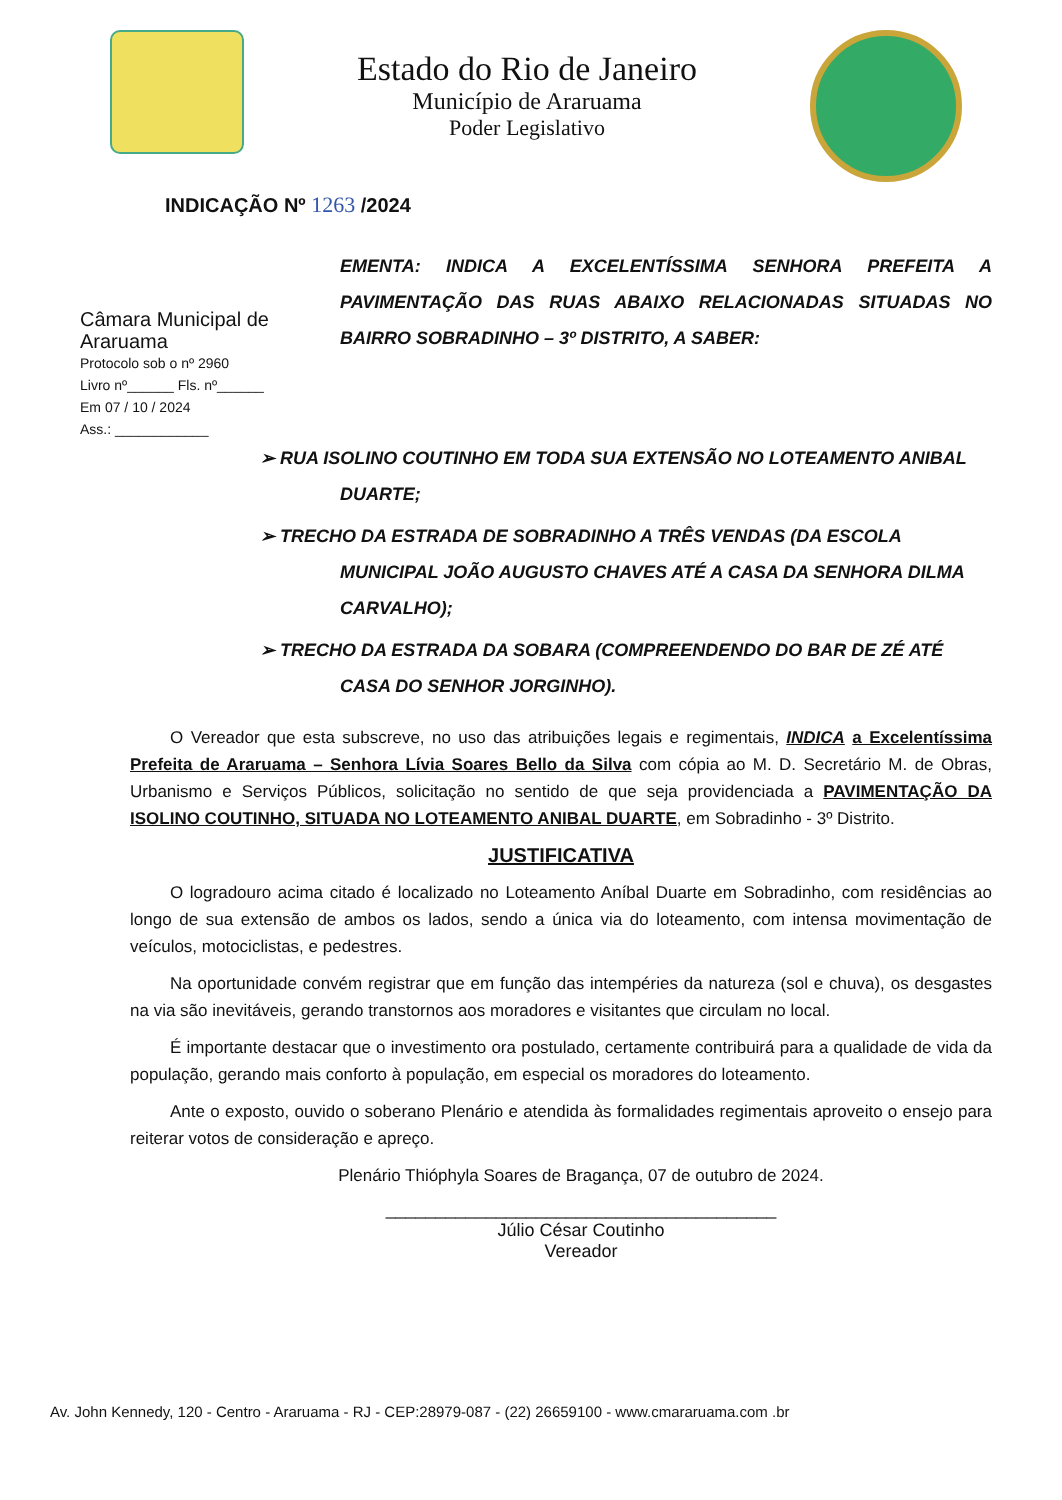Estado do Rio de Janeiro
Município de Araruama
Poder Legislativo
INDICAÇÃO Nº 1263 /2024
Câmara Municipal de Araruama
Protocolo sob o nº 2960
Livro nº______ Fls. nº______
Em 07 / 10 / 2024
Ass.: ____________
EMENTA: INDICA A EXCELENTÍSSIMA SENHORA PREFEITA A PAVIMENTAÇÃO DAS RUAS ABAIXO RELACIONADAS SITUADAS NO BAIRRO SOBRADINHO – 3º DISTRITO, A SABER:
➢ RUA ISOLINO COUTINHO EM TODA SUA EXTENSÃO NO LOTEAMENTO ANIBAL DUARTE;
➢ TRECHO DA ESTRADA DE SOBRADINHO A TRÊS VENDAS (DA ESCOLA MUNICIPAL JOÃO AUGUSTO CHAVES ATÉ A CASA DA SENHORA DILMA CARVALHO);
➢ TRECHO DA ESTRADA DA SOBARA (COMPREENDENDO DO BAR DE ZÉ ATÉ CASA DO SENHOR JORGINHO).
O Vereador que esta subscreve, no uso das atribuições legais e regimentais, INDICA a Excelentíssima Prefeita de Araruama – Senhora Lívia Soares Bello da Silva com cópia ao M. D. Secretário M. de Obras, Urbanismo e Serviços Públicos, solicitação no sentido de que seja providenciada a PAVIMENTAÇÃO DA ISOLINO COUTINHO, SITUADA NO LOTEAMENTO ANIBAL DUARTE, em Sobradinho - 3º Distrito.
JUSTIFICATIVA
O logradouro acima citado é localizado no Loteamento Aníbal Duarte em Sobradinho, com residências ao longo de sua extensão de ambos os lados, sendo a única via do loteamento, com intensa movimentação de veículos, motociclistas, e pedestres.
Na oportunidade convém registrar que em função das intempéries da natureza (sol e chuva), os desgastes na via são inevitáveis, gerando transtornos aos moradores e visitantes que circulam no local.
É importante destacar que o investimento ora postulado, certamente contribuirá para a qualidade de vida da população, gerando mais conforto à população, em especial os moradores do loteamento.
Ante o exposto, ouvido o soberano Plenário e atendida às formalidades regimentais aproveito o ensejo para reiterar votos de consideração e apreço.
Plenário Thióphyla Soares de Bragança, 07 de outubro de 2024.
_______________________________________
Júlio César Coutinho
Vereador
Av. John Kennedy, 120 - Centro - Araruama - RJ - CEP:28979-087 - (22) 26659100 - www.cmararuama.com .br